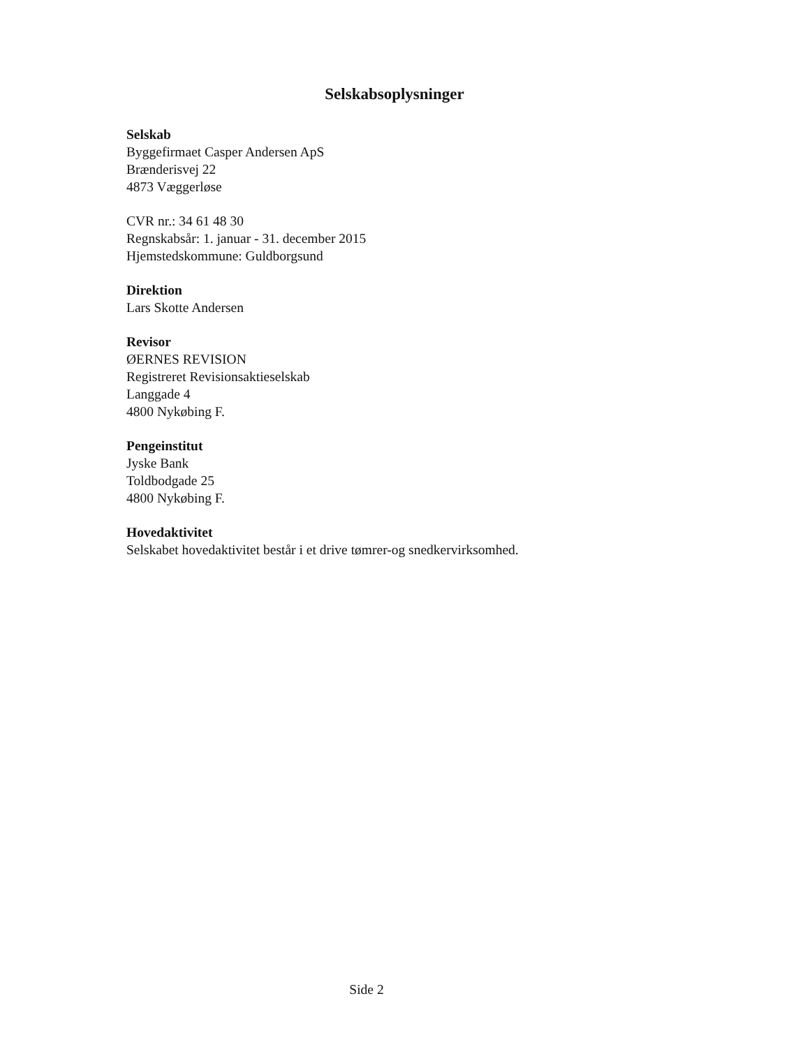Selskabsoplysninger
Selskab
Byggefirmaet Casper Andersen ApS
Brænderisvej 22
4873 Væggerløse
CVR nr.: 34 61 48 30
Regnskabsår: 1. januar - 31. december 2015
Hjemstedskommune: Guldborgsund
Direktion
Lars Skotte Andersen
Revisor
ØERNES REVISION
Registreret Revisionsaktieselskab
Langgade 4
4800 Nykøbing F.
Pengeinstitut
Jyske Bank
Toldbodgade 25
4800 Nykøbing F.
Hovedaktivitet
Selskabet hovedaktivitet består i et drive tømrer-og snedkervirksomhed.
Side 2